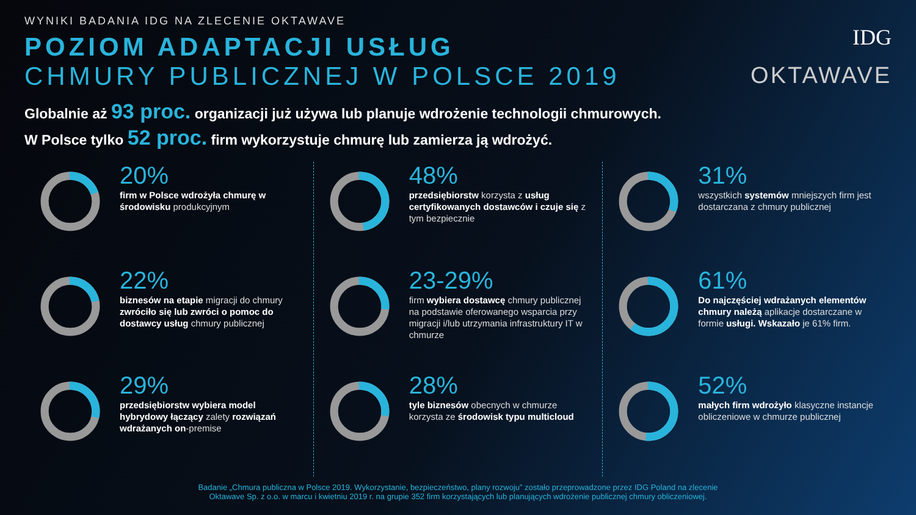IDG
OKTAWAVE
WYNIKI BADANIA IDG NA ZLECENIE OKTAWAVE
POZIOM ADAPTACJI USŁUG
CHMURY PUBLICZNEJ W POLSCE 2019
Globalnie aż 93 proc. organizacji już używa lub planuje wdrożenie technologii chmurowych.
W Polsce tylko 52 proc. firm wykorzystuje chmurę lub zamierza ją wdrożyć.
20%
firm w Polsce wdrożyła chmurę w środowisku produkcyjnym
22%
biznesów na etapie migracji do chmury zwróciło się lub zwróci o pomoc do dostawcy usług chmury publicznej
29%
przedsiębiorstw wybiera model hybrydowy łączący zalety rozwiązań wdrażanych on-premise
48%
przedsiębiorstw korzysta z usług certyfikowanych dostawców i czuje się z tym bezpiecznie
23-29%
firm wybiera dostawcę chmury publicznej na podstawie oferowanego wsparcia przy migracji i/lub utrzymania infrastruktury IT w chmurze
28%
tyle biznesów obecnych w chmurze korzysta ze środowisk typu multicloud
31%
wszystkich systemów mniejszych firm jest dostarczana z chmury publicznej
61%
Do najczęściej wdrażanych elementów chmury należą aplikacje dostarczane w formie usługi. Wskazało je 61% firm.
52%
małych firm wdrożyło klasyczne instancje obliczeniowe w chmurze publicznej
Badanie „Chmura publiczna w Polsce 2019. Wykorzystanie, bezpieczeństwo, plany rozwoju” zostało przeprowadzone przez IDG Poland na zlecenie
Oktawave Sp. z o.o. w marcu i kwietniu 2019 r. na grupie 352 firm korzystających lub planujących wdrożenie publicznej chmury obliczeniowej.